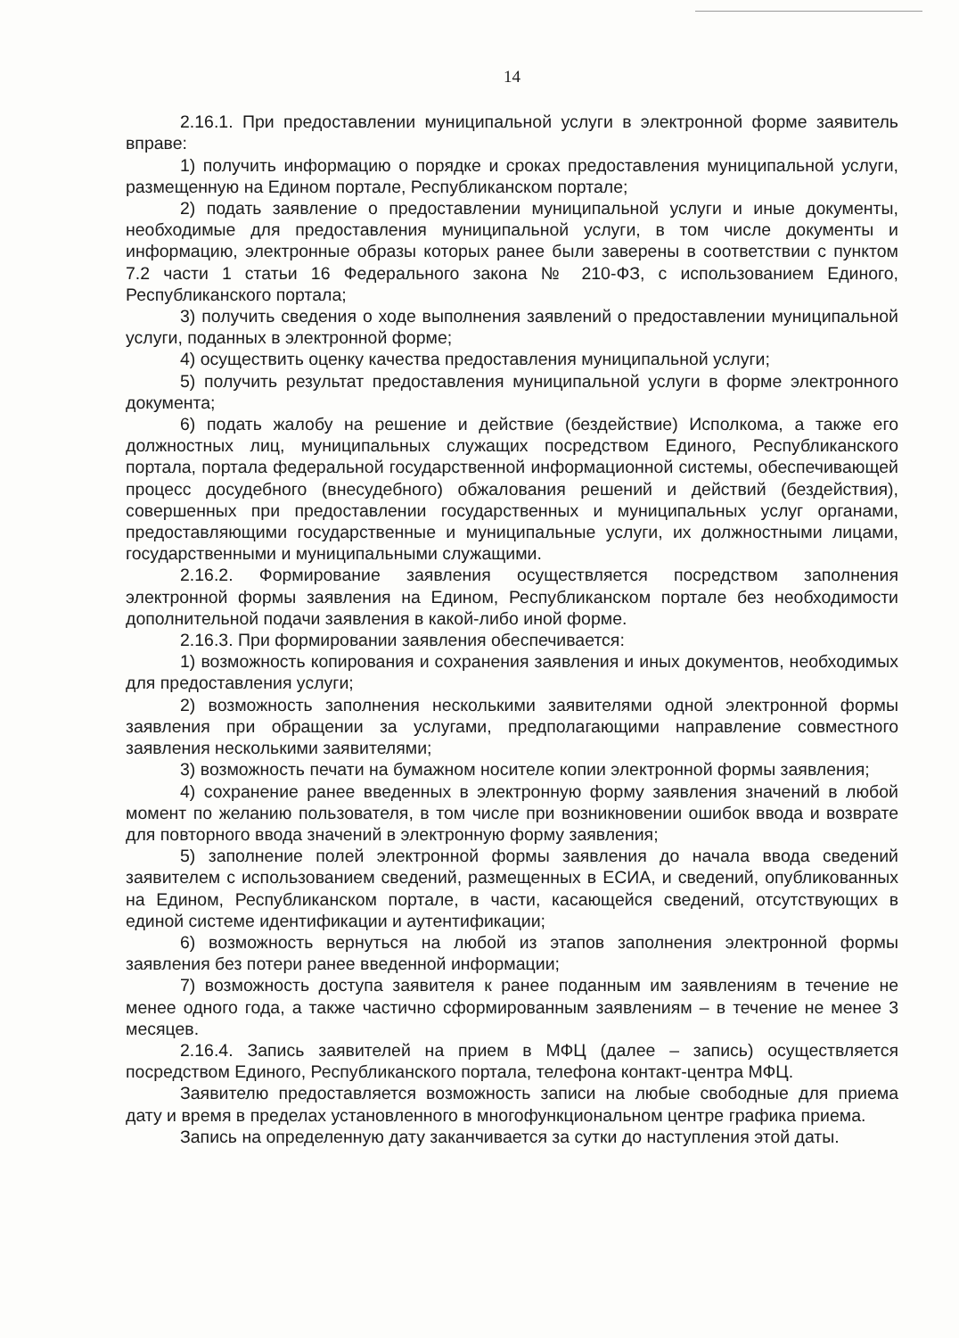14
2.16.1. При предоставлении муниципальной услуги в электронной форме заявитель вправе:
1) получить информацию о порядке и сроках предоставления муниципальной услуги, размещенную на Едином портале, Республиканском портале;
2) подать заявление о предоставлении муниципальной услуги и иные документы, необходимые для предоставления муниципальной услуги, в том числе документы и информацию, электронные образы которых ранее были заверены в соответствии с пунктом 7.2 части 1 статьи 16 Федерального закона № 210-ФЗ, с использованием Единого, Республиканского портала;
3) получить сведения о ходе выполнения заявлений о предоставлении муниципальной услуги, поданных в электронной форме;
4) осуществить оценку качества предоставления муниципальной услуги;
5) получить результат предоставления муниципальной услуги в форме электронного документа;
6) подать жалобу на решение и действие (бездействие) Исполкома, а также его должностных лиц, муниципальных служащих посредством Единого, Республиканского портала, портала федеральной государственной информационной системы, обеспечивающей процесс досудебного (внесудебного) обжалования решений и действий (бездействия), совершенных при предоставлении государственных и муниципальных услуг органами, предоставляющими государственные и муниципальные услуги, их должностными лицами, государственными и муниципальными служащими.
2.16.2. Формирование заявления осуществляется посредством заполнения электронной формы заявления на Едином, Республиканском портале без необходимости дополнительной подачи заявления в какой-либо иной форме.
2.16.3. При формировании заявления обеспечивается:
1) возможность копирования и сохранения заявления и иных документов, необходимых для предоставления услуги;
2) возможность заполнения несколькими заявителями одной электронной формы заявления при обращении за услугами, предполагающими направление совместного заявления несколькими заявителями;
3) возможность печати на бумажном носителе копии электронной формы заявления;
4) сохранение ранее введенных в электронную форму заявления значений в любой момент по желанию пользователя, в том числе при возникновении ошибок ввода и возврате для повторного ввода значений в электронную форму заявления;
5) заполнение полей электронной формы заявления до начала ввода сведений заявителем с использованием сведений, размещенных в ЕСИА, и сведений, опубликованных на Едином, Республиканском портале, в части, касающейся сведений, отсутствующих в единой системе идентификации и аутентификации;
6) возможность вернуться на любой из этапов заполнения электронной формы заявления без потери ранее введенной информации;
7) возможность доступа заявителя к ранее поданным им заявлениям в течение не менее одного года, а также частично сформированным заявлениям – в течение не менее 3 месяцев.
2.16.4. Запись заявителей на прием в МФЦ (далее – запись) осуществляется посредством Единого, Республиканского портала, телефона контакт-центра МФЦ.
Заявителю предоставляется возможность записи на любые свободные для приема дату и время в пределах установленного в многофункциональном центре графика приема.
Запись на определенную дату заканчивается за сутки до наступления этой даты.